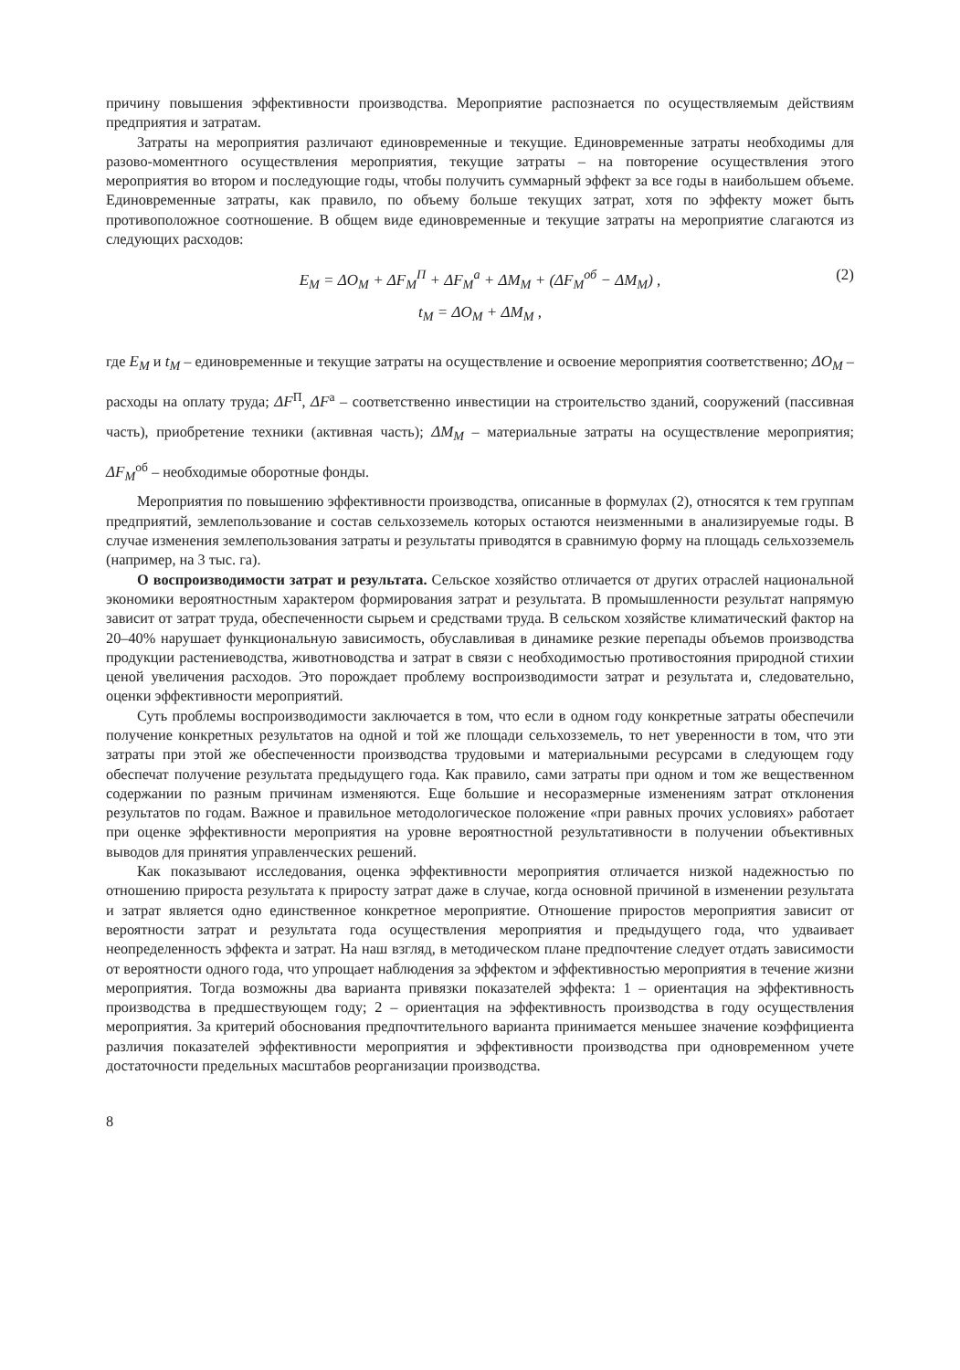причину повышения эффективности производства. Мероприятие распознается по осуществляемым действиям предприятия и затратам.
Затраты на мероприятия различают единовременные и текущие. Единовременные затраты необходимы для разово-моментного осуществления мероприятия, текущие затраты – на повторение осуществления этого мероприятия во втором и последующие годы, чтобы получить суммарный эффект за все годы в наибольшем объеме. Единовременные затраты, как правило, по объему больше текущих затрат, хотя по эффекту может быть противоположное соотношение. В общем виде единовременные и текущие затраты на мероприятие слагаются из следующих расходов:
E<sub>M</sub> = ΔO<sub>M</sub> + ΔF<sub>M</sub><sup>П</sup> + ΔF<sub>M</sub><sup>а</sup> + ΔM<sub>M</sub> + (ΔF<sub>M</sub><sup>об</sup> − ΔM<sub>M</sub>) , (2)
t<sub>M</sub> = ΔO<sub>M</sub> + ΔM<sub>M</sub> ,
где E<sub>M</sub> и t<sub>M</sub> – единовременные и текущие затраты на осуществление и освоение мероприятия соответственно; ΔO<sub>M</sub> – расходы на оплату труда; ΔF<sup>П</sup>, ΔF<sup>а</sup> – соответственно инвестиции на строительство зданий, сооружений (пассивная часть), приобретение техники (активная часть); ΔM<sub>M</sub> – материальные затраты на осуществление мероприятия; ΔF<sub>M</sub><sup>об</sup> – необходимые оборотные фонды.
Мероприятия по повышению эффективности производства, описанные в формулах (2), относятся к тем группам предприятий, землепользование и состав сельхозземель которых остаются неизменными в анализируемые годы. В случае изменения землепользования затраты и результаты приводятся в сравнимую форму на площадь сельхозземель (например, на 3 тыс. га).
О воспроизводимости затрат и результата. Сельское хозяйство отличается от других отраслей национальной экономики вероятностным характером формирования затрат и результата. В промышленности результат напрямую зависит от затрат труда, обеспеченности сырьем и средствами труда. В сельском хозяйстве климатический фактор на 20–40% нарушает функциональную зависимость, обуславливая в динамике резкие перепады объемов производства продукции растениеводства, животноводства и затрат в связи с необходимостью противостояния природной стихии ценой увеличения расходов. Это порождает проблему воспроизводимости затрат и результата и, следовательно, оценки эффективности мероприятий.
Суть проблемы воспроизводимости заключается в том, что если в одном году конкретные затраты обеспечили получение конкретных результатов на одной и той же площади сельхозземель, то нет уверенности в том, что эти затраты при этой же обеспеченности производства трудовыми и материальными ресурсами в следующем году обеспечат получение результата предыдущего года. Как правило, сами затраты при одном и том же вещественном содержании по разным причинам изменяются. Еще большие и несоразмерные изменениям затрат отклонения результатов по годам. Важное и правильное методологическое положение «при равных прочих условиях» работает при оценке эффективности мероприятия на уровне вероятностной результативности в получении объективных выводов для принятия управленческих решений.
Как показывают исследования, оценка эффективности мероприятия отличается низкой надежностью по отношению прироста результата к приросту затрат даже в случае, когда основной причиной в изменении результата и затрат является одно единственное конкретное мероприятие. Отношение приростов мероприятия зависит от вероятности затрат и результата года осуществления мероприятия и предыдущего года, что удваивает неопределенность эффекта и затрат. На наш взгляд, в методическом плане предпочтение следует отдать зависимости от вероятности одного года, что упрощает наблюдения за эффектом и эффективностью мероприятия в течение жизни мероприятия. Тогда возможны два варианта привязки показателей эффекта: 1 – ориентация на эффективность производства в предшествующем году; 2 – ориентация на эффективность производства в году осуществления мероприятия. За критерий обоснования предпочтительного варианта принимается меньшее значение коэффициента различия показателей эффективности мероприятия и эффективности производства при одновременном учете достаточности предельных масштабов реорганизации производства.
8